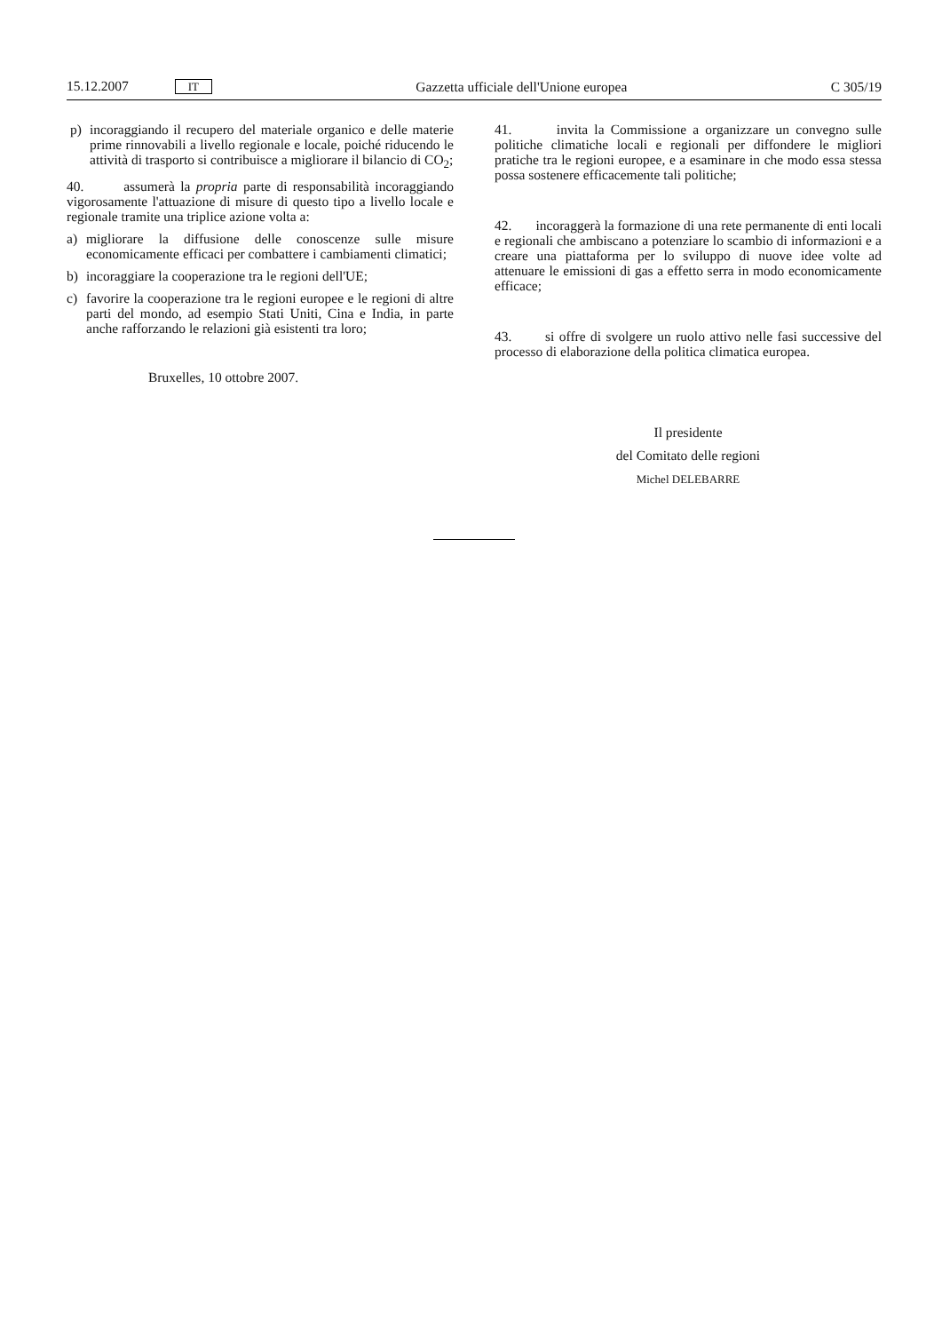15.12.2007 IT Gazzetta ufficiale dell'Unione europea C 305/19
p) incoraggiando il recupero del materiale organico e delle materie prime rinnovabili a livello regionale e locale, poiché riducendo le attività di trasporto si contribuisce a migliorare il bilancio di CO<sub>2</sub>;
40. assumerà la propria parte di responsabilità incoraggiando vigorosamente l'attuazione di misure di questo tipo a livello locale e regionale tramite una triplice azione volta a:
a) migliorare la diffusione delle conoscenze sulle misure economicamente efficaci per combattere i cambiamenti climatici;
b) incoraggiare la cooperazione tra le regioni dell'UE;
c) favorire la cooperazione tra le regioni europee e le regioni di altre parti del mondo, ad esempio Stati Uniti, Cina e India, in parte anche rafforzando le relazioni già esistenti tra loro;
Bruxelles, 10 ottobre 2007.
41. invita la Commissione a organizzare un convegno sulle politiche climatiche locali e regionali per diffondere le migliori pratiche tra le regioni europee, e a esaminare in che modo essa stessa possa sostenere efficacemente tali politiche;
42. incoraggerà la formazione di una rete permanente di enti locali e regionali che ambiscano a potenziare lo scambio di informazioni e a creare una piattaforma per lo sviluppo di nuove idee volte ad attenuare le emissioni di gas a effetto serra in modo economicamente efficace;
43. si offre di svolgere un ruolo attivo nelle fasi successive del processo di elaborazione della politica climatica europea.
Il presidente
del Comitato delle regioni
Michel DELEBARRE